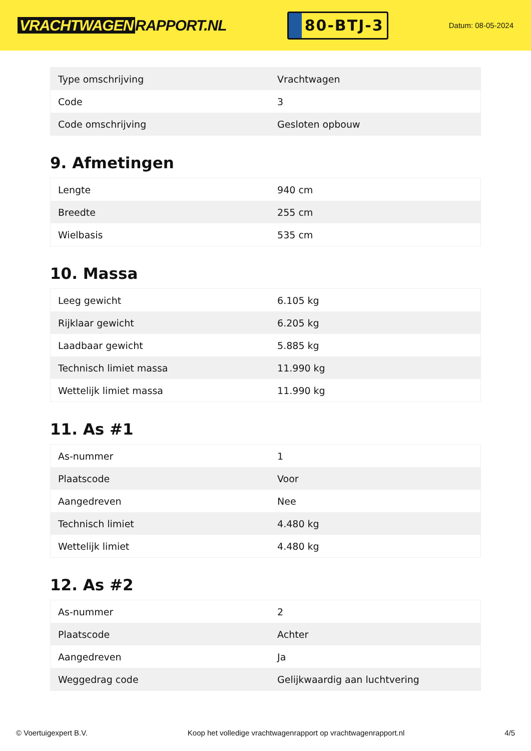VRACHTWAGEN RAPPORT.NL
80-BTJ-3
Datum: 08-05-2024
| Type omschrijving | Vrachtwagen |
| Code | 3 |
| Code omschrijving | Gesloten opbouw |
9. Afmetingen
| Lengte | 940 cm |
| Breedte | 255 cm |
| Wielbasis | 535 cm |
10. Massa
| Leeg gewicht | 6.105 kg |
| Rijklaar gewicht | 6.205 kg |
| Laadbaar gewicht | 5.885 kg |
| Technisch limiet massa | 11.990 kg |
| Wettelijk limiet massa | 11.990 kg |
11. As #1
| As-nummer | 1 |
| Plaatscode | Voor |
| Aangedreven | Nee |
| Technisch limiet | 4.480 kg |
| Wettelijk limiet | 4.480 kg |
12. As #2
| As-nummer | 2 |
| Plaatscode | Achter |
| Aangedreven | Ja |
| Weggedrag code | Gelijkwaardig aan luchtvering |
© Voertuigexpert B.V. Koop het volledige vrachtwagenrapport op vrachtwagenrapport.nl 4/5